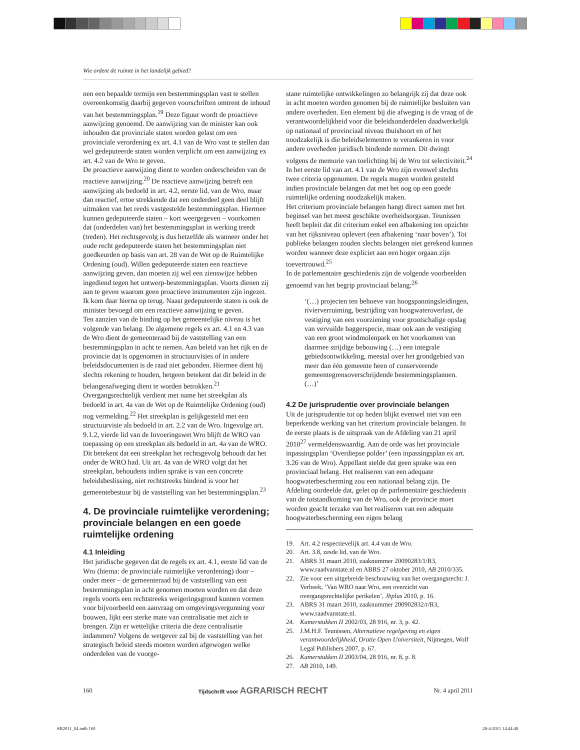Wie ordent de ruimte in het landelijk gebied?
nen een bepaalde termijn een bestemmingsplan vast te stellen overeenkomstig daarbij gegeven voorschriften omtrent de inhoud van het bestemmingsplan.<sup>19</sup> Deze figuur wordt de proactieve aanwijzing genoemd. De aanwijzing van de minister kan ook inhouden dat provinciale staten worden gelast om een provinciale verordening ex art. 4.1 van de Wro vast te stellen dan wel gedeputeerde staten worden verplicht om een aanwijzing ex art. 4.2 van de Wro te geven.
De proactieve aanwijzing dient te worden onderscheiden van de reactieve aanwijzing.<sup>20</sup> De reactieve aanwijzing betreft een aanwijzing als bedoeld in art. 4.2, eerste lid, van de Wro, maar dan reactief, ertoe strekkende dat een onderdeel geen deel blijft uitmaken van het reeds vastgestelde bestemmingsplan. Hiermee kunnen gedeputeerde staten – kort weergegeven – voorkomen dat (onderdelen van) het bestemmingsplan in werking treedt (treden). Het rechtsgevolg is dus hetzelfde als wanneer onder het oude recht gedeputeerde staten het bestemmingsplan niet goedkeurden op basis van art. 28 van de Wet op de Ruimtelijke Ordening (oud). Willen gedeputeerde staten een reactieve aanwijzing geven, dan moeten zij wel een zienswijze hebben ingediend tegen het ontwerp-bestemmingsplan. Voorts dienen zij aan te geven waarom geen proactieve instrumenten zijn ingezet. Ik kom daar hierna op terug. Naast gedeputeerde staten is ook de minister bevoegd om een reactieve aanwijzing te geven.
Ten aanzien van de binding op het gemeentelijke niveau is het volgende van belang. De algemene regels ex art. 4.1 en 4.3 van de Wro dient de gemeenteraad bij de vaststelling van een bestemmingsplan in acht te nemen. Aan beleid van het rijk en de provincie dat is opgenomen in structuurvisies of in andere beleidsdocumenten is de raad niet gebonden. Hiermee dient hij slechts rekening te houden, hetgeen betekent dat dit beleid in de belangenafweging dient te worden betrokken.<sup>21</sup>
Overgangsrechtelijk verdient met name het streekplan als bedoeld in art. 4a van de Wet op de Ruimtelijke Ordening (oud) nog vermelding.<sup>22</sup> Het streekplan is gelijkgesteld met een structuurvisie als bedoeld in art. 2.2 van de Wro. Ingevolge art. 9.1.2, vierde lid van de Invoeringswet Wro blijft de WRO van toepassing op een streekplan als bedoeld in art. 4a van de WRO. Dit betekent dat een streekplan het rechtsgevolg behoudt dat het onder de WRO had. Uit art. 4a van de WRO volgt dat het streekplan, behoudens indien sprake is van een concrete beleidsbeslissing, niet rechtstreeks bindend is voor het gemeentebestuur bij de vaststelling van het bestemmingsplan.<sup>23</sup>
4. De provinciale ruimtelijke verordening; provinciale belangen en een goede ruimtelijke ordening
4.1 Inleiding
Het juridische gegeven dat de regels ex art. 4.1, eerste lid van de Wro (hierna: de provinciale ruimtelijke verordening) door – onder meer – de gemeenteraad bij de vaststelling van een bestemmingsplan in acht genomen moeten worden en dat deze regels voorts een rechtstreeks weigeringsgrond kunnen vormen voor bijvoorbeeld een aanvraag om omgevingsvergunning voor bouwen, lijkt een sterke mate van centralisatie met zich te brengen. Zijn er wettelijke criteria die deze centralisatie indammen? Volgens de wetgever zal bij de vaststelling van het strategisch beleid steeds moeten worden afgewogen welke onderdelen van de voorge-
stane ruimtelijke ontwikkelingen zo belangrijk zij dat deze ook in acht moeten worden genomen bij de ruimtelijke besluiten van andere overheden. Een element bij die afweging is de vraag of de verantwoordelijkheid voor die beleidsonderdelen daadwerkelijk op nationaal of provinciaal niveau thuishoort en of het noodzakelijk is die beleidselementen te verankeren in voor andere overheden juridisch bindende normen. Dit dwingt volgens de memorie van toelichting bij de Wro tot selectiviteit.<sup>24</sup>
In het eerste lid van art. 4.1 van de Wro zijn evenwel slechts twee criteria opgenomen. De regels mogen worden gesteld indien provinciale belangen dat met het oog op een goede ruimtelijke ordening noodzakelijk maken.
Het criterium provinciale belangen hangt direct samen met het beginsel van het meest geschikte overheidsorgaan. Teunissen heeft bepleit dat dit criterium enkel een afbakening ten opzichte van het rijksniveau oplevert (een afbakening ‘naar boven’). Tot publieke belangen zouden slechts belangen niet gerekend kunnen worden wanneer deze expliciet aan een hoger orgaan zijn toevertrouwd.<sup>25</sup>
In de parlementaire geschiedenis zijn de volgende voorbeelden genoemd van het begrip provinciaal belang:<sup>26</sup>
‘(…) projecten ten behoeve van hoogspanningsleidingen, rivierverruiming, bestrijding van hoogwateroverlast, de vestiging van een voorziening voor grootschalige opslag van vervuilde baggerspecie, maar ook aan de vestiging van een groot windmolenpark en het voorkomen van daarmee strijdige bebouwing (…) een integrale gebiedsontwikkeling, meestal over het grondgebied van meer dan één gemeente heen of conserverende gemeentegrensoverschrijdende bestemmingsplannen. (…)’
4.2 De jurisprudentie over provinciale belangen
Uit de jurisprudentie tot op heden blijkt evenwel niet van een beperkende werking van het criterium provinciale belangen. In de eerste plaats is de uitspraak van de Afdeling van 21 april 2010<sup>27</sup> vermeldenswaardig. Aan de orde was het provinciale inpassingsplan ‘Overdiepse polder’ (een inpassingsplan ex art. 3.26 van de Wro). Appellant stelde dat geen sprake was een provinciaal belang. Het realiseren van een adequate hoogwaterbescherming zou een nationaal belang zijn. De Afdeling oordeelde dat, gelet op de parlementaire geschiedenis van de totstandkoming van de Wro, ook de provincie moet worden geacht terzake van het realiseren van een adequate hoogwaterbescherming een eigen belang
19. Art. 4.2 respectievelijk art. 4.4 van de Wro.
20. Art. 3.8, zesde lid, van de Wro.
21. ABRS 31 maart 2010, zaaknummer 20090283/1/R3, www.raadvanstate.nl en ABRS 27 oktober 2010, AB 2010/335.
22. Zie voor een uitgebreide beschouwing van het overgangsrecht: J. Verbeek, ‘Van WRO naar Wro, een overzicht van overgangsrechtelijke perikelen’, Jbplus 2010, p. 16.
23. ABRS 31 maart 2010, zaaknummer 200902832/r/R3, www.raadvanstate.nl.
24. Kamerstukken II 2002/03, 28 916, nr. 3, p. 42.
25. J.M.H.F. Teunissen, Alternatieve regelgeving en eigen verantwoordelijkheid, Oratie Open Universiteit, Nijmegen, Wolf Legal Publishers 2007, p. 67.
26. Kamerstukken II 2003/04, 28 916, nr. 8, p. 8.
27. AB 2010, 149.
160 Tijdschrift voor AGRARISCH RECHT Nr. 4 april 2011
AR2011_04.indb 160 28-4-2011 14:44:40